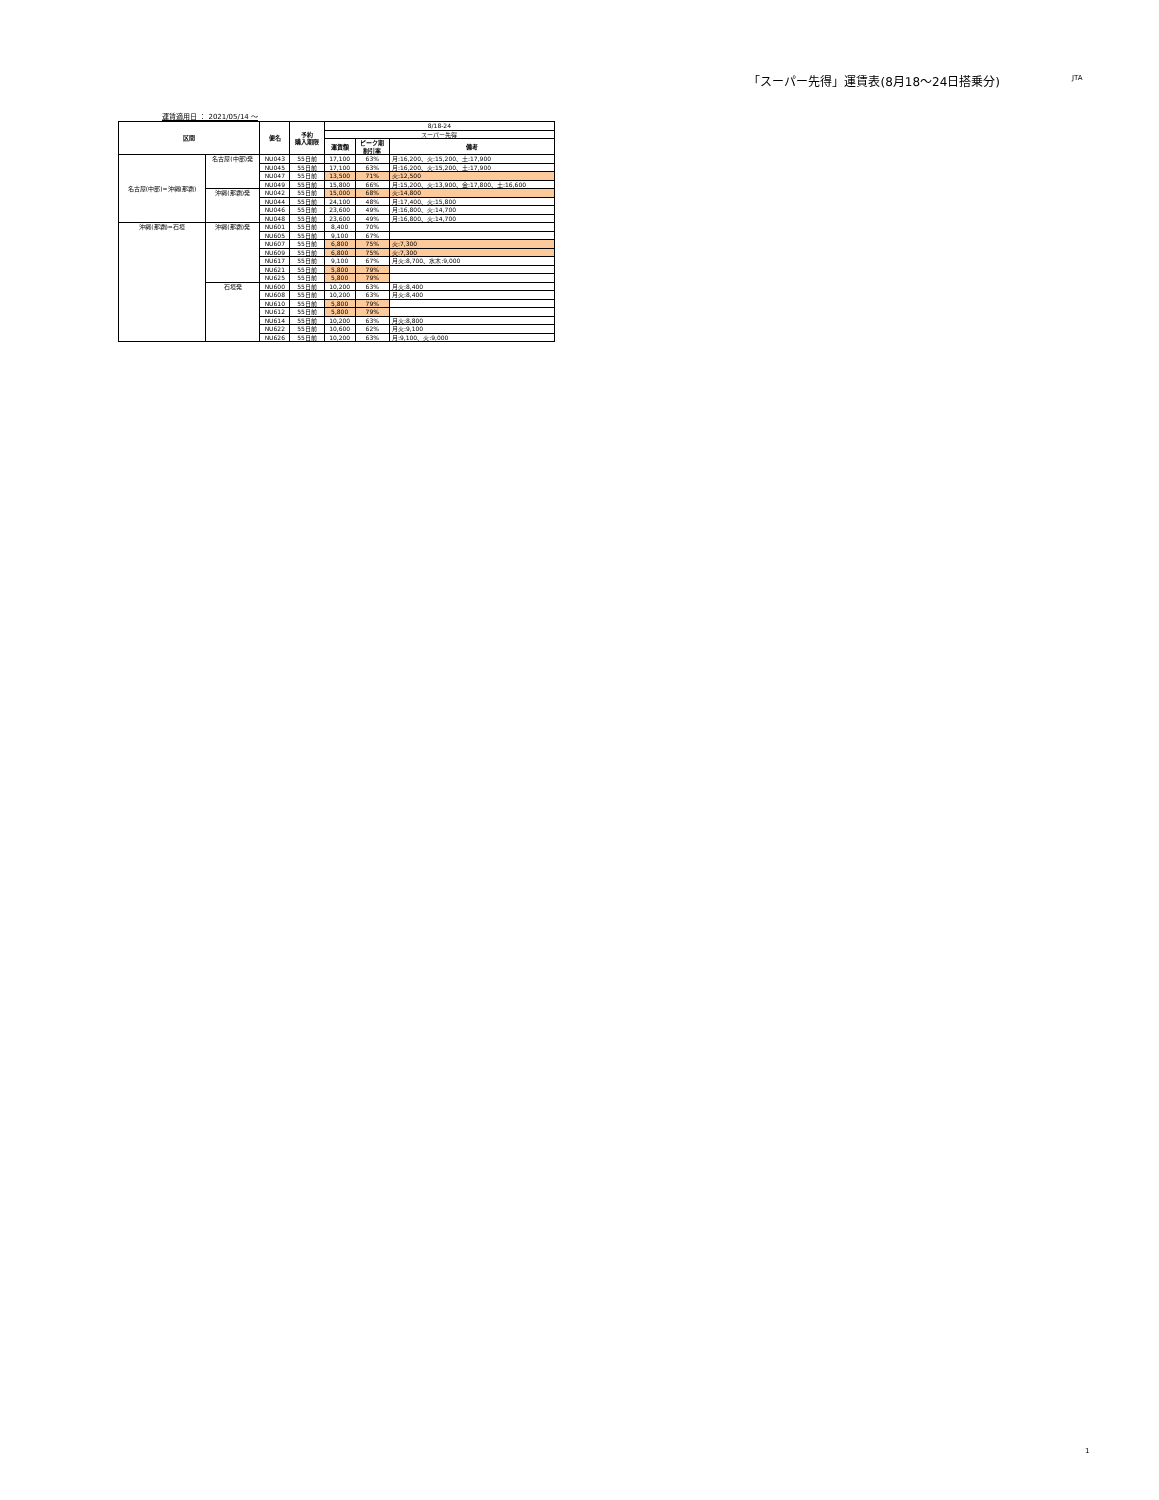「スーパー先得」運賃表(8月18～24日搭乗分)
JTA
運賃適用日 ： 2021/05/14 ～
| 区間 | | 便名 | 予約 購入期限 | 8/18-24 | | |
| | | | | スーパー先得 | | |
| | | | | 運賃額 | ピーク期 割引率 | 備考 |
| 名古屋(中部)=沖縄(那覇) | 名古屋(中部)発 | NU043 | 55日前 | 17,100 | 63% | 月:16,200、火:15,200、土:17,900 |
| | | NU045 | 55日前 | 17,100 | 63% | 月:16,200、火:15,200、土:17,900 |
| | | NU047 | 55日前 | 13,500 | 71% | 火:12,500 |
| | | NU049 | 55日前 | 15,800 | 66% | 月:15,200、火:13,900、金:17,800、土:16,600 |
| | 沖縄(那覇)発 | NU042 | 55日前 | 15,000 | 68% | 火:14,800 |
| | | NU044 | 55日前 | 24,100 | 48% | 月:17,400、火:15,800 |
| | | NU046 | 55日前 | 23,600 | 49% | 月:16,800、火:14,700 |
| | | NU048 | 55日前 | 23,600 | 49% | 月:16,800、火:14,700 |
| 沖縄(那覇)=石垣 | 沖縄(那覇)発 | NU601 | 55日前 | 8,400 | 70% | |
| | | NU605 | 55日前 | 9,100 | 67% | |
| | | NU607 | 55日前 | 6,800 | 75% | 火:7,300 |
| | | NU609 | 55日前 | 6,800 | 75% | 火:7,300 |
| | | NU617 | 55日前 | 9,100 | 67% | 月火:8,700、水木:9,000 |
| | | NU621 | 55日前 | 5,800 | 79% | |
| | | NU625 | 55日前 | 5,800 | 79% | |
| | 石垣発 | NU600 | 55日前 | 10,200 | 63% | 月火:8,400 |
| | | NU608 | 55日前 | 10,200 | 63% | 月火:8,400 |
| | | NU610 | 55日前 | 5,800 | 79% | |
| | | NU612 | 55日前 | 5,800 | 79% | |
| | | NU614 | 55日前 | 10,200 | 63% | 月火:8,800 |
| | | NU622 | 55日前 | 10,600 | 62% | 月火:9,100 |
| | | NU626 | 55日前 | 10,200 | 63% | 月:9,100、火:9,000 |
1